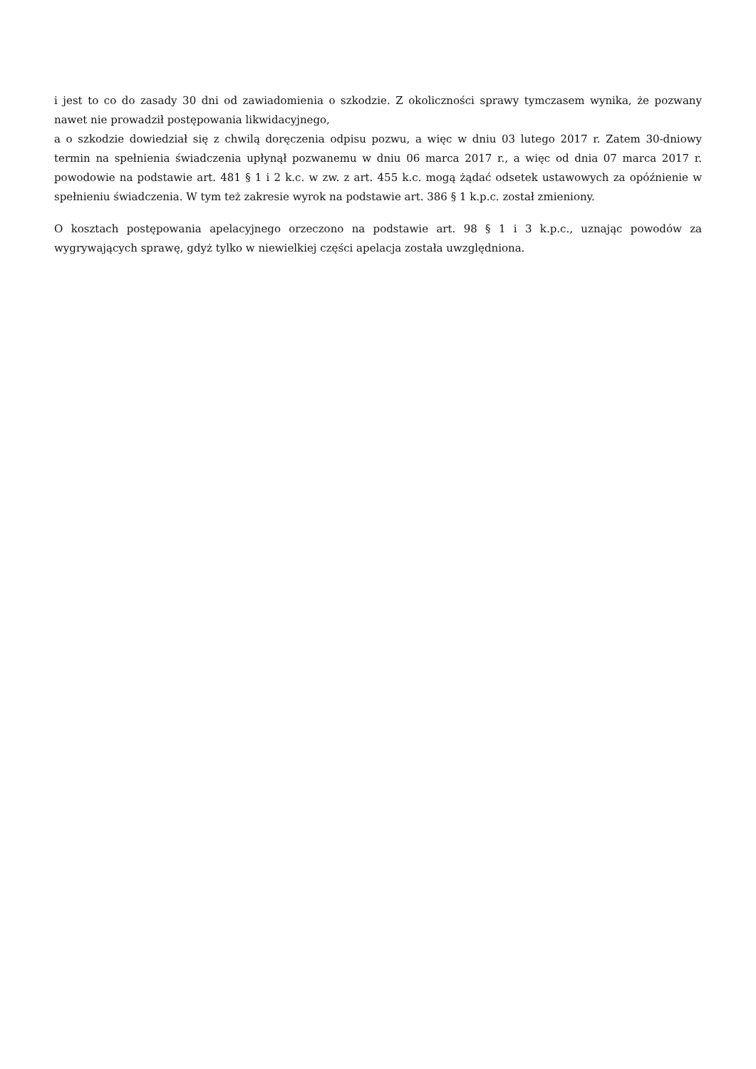i jest to co do zasady 30 dni od zawiadomienia o szkodzie. Z okoliczności sprawy tymczasem wynika, że pozwany nawet nie prowadził postępowania likwidacyjnego,
a o szkodzie dowiedział się z chwilą doręczenia odpisu pozwu, a więc w dniu 03 lutego 2017 r. Zatem 30-dniowy termin na spełnienia świadczenia upłynął pozwanemu w dniu 06 marca 2017 r., a więc od dnia 07 marca 2017 r. powodowie na podstawie art. 481 § 1 i 2 k.c. w zw. z art. 455 k.c. mogą żądać odsetek ustawowych za opóźnienie w spełnieniu świadczenia. W tym też zakresie wyrok na podstawie art. 386 § 1 k.p.c. został zmieniony.
O kosztach postępowania apelacyjnego orzeczono na podstawie art. 98 § 1 i 3 k.p.c., uznając powodów za wygrywających sprawę, gdyż tylko w niewielkiej części apelacja została uwzględniona.